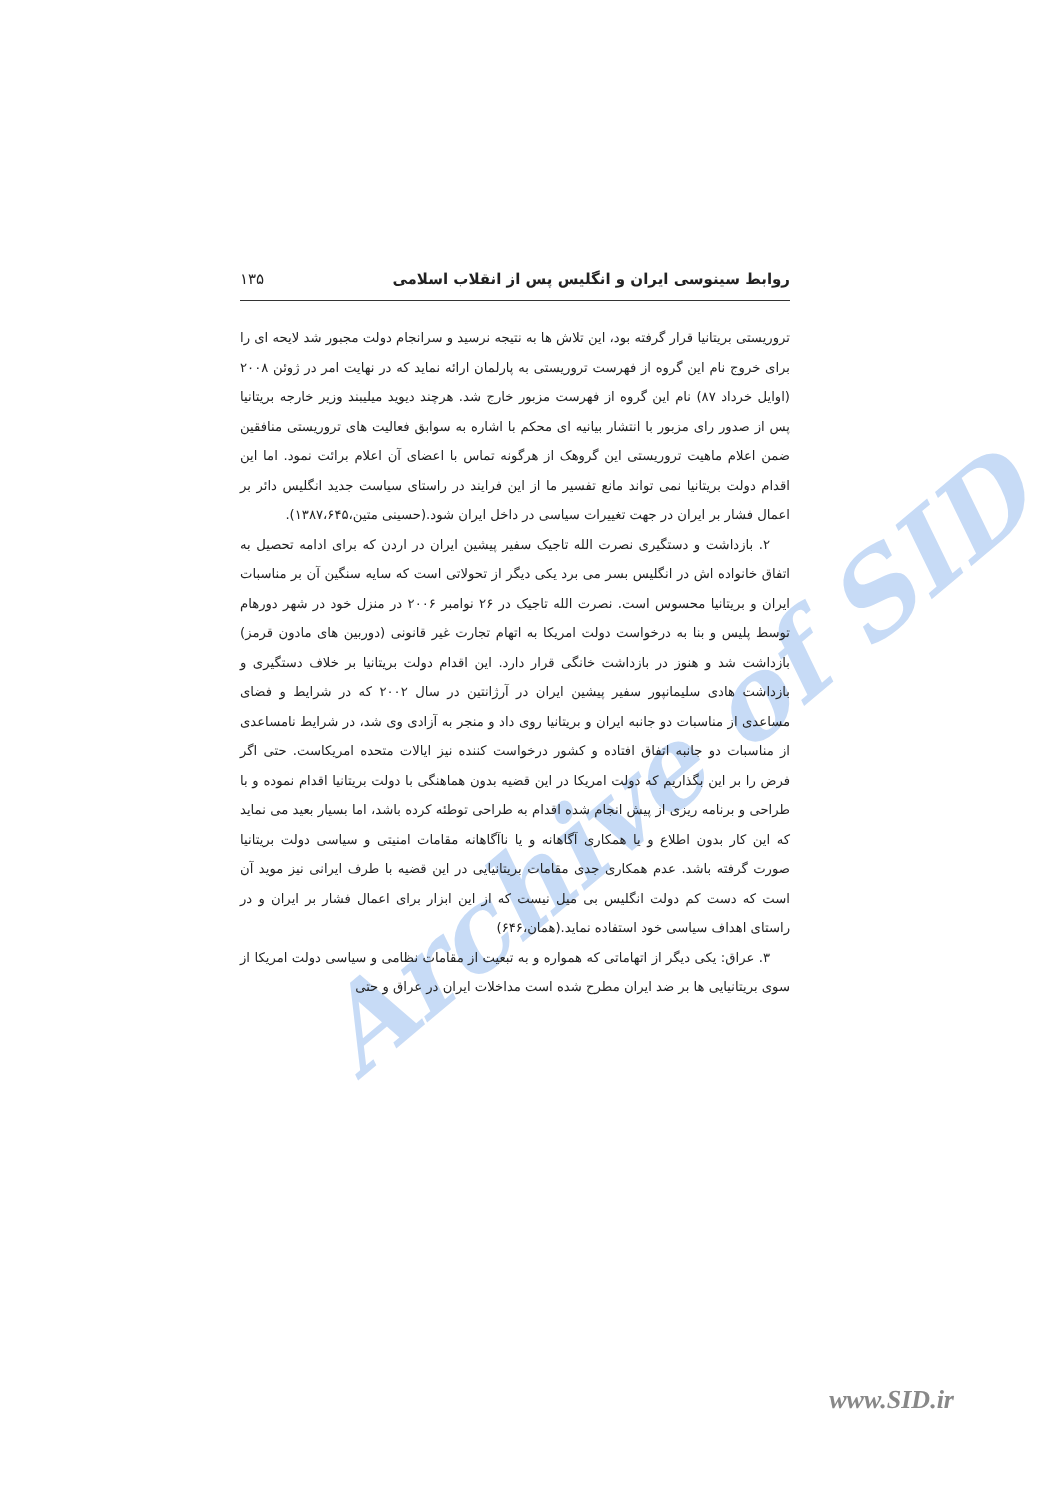Archive of SID
روابط سینوسی ایران و انگلیس پس از انقلاب اسلامی ۱۳۵
تروریستی بریتانیا قرار گرفته بود، این تلاش ها به نتیجه نرسید و سرانجام دولت مجبور شد لایحه ای را برای خروج نام این گروه از فهرست تروریستی به پارلمان ارائه نماید که در نهایت امر در ژوئن ۲۰۰۸ (اوایل خرداد ۸۷) نام این گروه از فهرست مزبور خارج شد. هرچند دیوید میلیبند وزیر خارجه بریتانیا پس از صدور رای مزبور با انتشار بیانیه ای محکم با اشاره به سوابق فعالیت های تروریستی منافقین ضمن اعلام ماهیت تروریستی این گروهک از هرگونه تماس با اعضای آن اعلام برائت نمود. اما این اقدام دولت بریتانیا نمی تواند مانع تفسیر ما از این فرایند در راستای سیاست جدید انگلیس دائر بر اعمال فشار بر ایران در جهت تغییرات سیاسی در داخل ایران شود.(حسینی متین،۱۳۸۷،۶۴۵).
۲. بازداشت و دستگیری نصرت الله تاجیک سفیر پیشین ایران در اردن که برای ادامه تحصیل به اتفاق خانواده اش در انگلیس بسر می برد یکی دیگر از تحولاتی است که سایه سنگین آن بر مناسبات ایران و بریتانیا محسوس است. نصرت الله تاجیک در ۲۶ نوامبر ۲۰۰۶ در منزل خود در شهر دورهام توسط پلیس و بنا به درخواست دولت امریکا به اتهام تجارت غیر قانونی (دوربین های مادون قرمز) بازداشت شد و هنوز در بازداشت خانگی قرار دارد. این اقدام دولت بریتانیا بر خلاف دستگیری و بازداشت هادی سلیمانپور سفیر پیشین ایران در آرژانتین در سال ۲۰۰۲ که در شرایط و فضای مساعدی از مناسبات دو جانبه ایران و بریتانیا روی داد و منجر به آزادی وی شد، در شرایط نامساعدی از مناسبات دو جانبه اتفاق افتاده و کشور درخواست کننده نیز ایالات متحده امریکاست. حتی اگر فرض را بر این بگذاریم که دولت امریکا در این قضیه بدون هماهنگی با دولت بریتانیا اقدام نموده و با طراحی و برنامه ریزی از پیش انجام شده اقدام به طراحی توطئه کرده باشد، اما بسیار بعید می نماید که این کار بدون اطلاع و یا همکاری آگاهانه و یا ناآگاهانه مقامات امنیتی و سیاسی دولت بریتانیا صورت گرفته باشد. عدم همکاری جدی مقامات بریتانیایی در این قضیه با طرف ایرانی نیز موید آن است که دست کم دولت انگلیس بی میل نیست که از این ابزار برای اعمال فشار بر ایران و در راستای اهداف سیاسی خود استفاده نماید.(همان،۶۴۶)
۳. عراق: یکی دیگر از اتهاماتی که همواره و به تبعیت از مقامات نظامی و سیاسی دولت امریکا از سوی بریتانیایی ها بر ضد ایران مطرح شده است مداخلات ایران در عراق و حتی
www.SID.ir